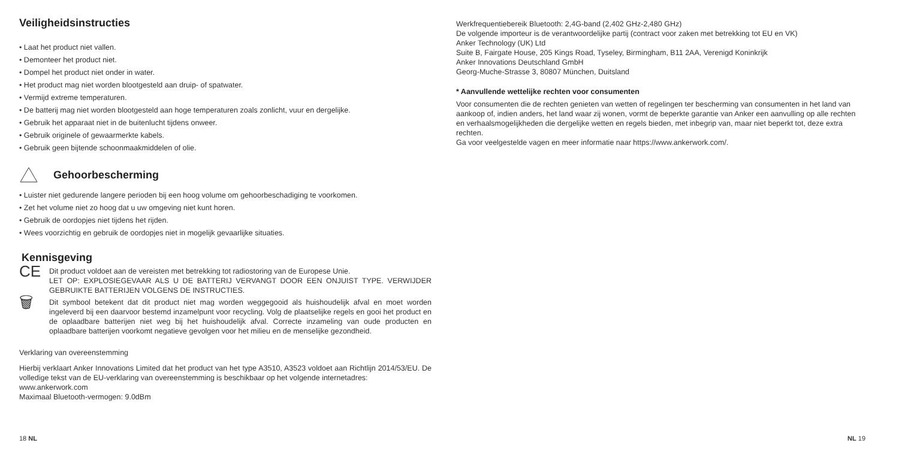Veiligheidsinstructies
• Laat het product niet vallen.
• Demonteer het product niet.
• Dompel het product niet onder in water.
• Het product mag niet worden blootgesteld aan druip- of spatwater.
• Vermijd extreme temperaturen.
• De batterij mag niet worden blootgesteld aan hoge temperaturen zoals zonlicht, vuur en dergelijke.
• Gebruik het apparaat niet in de buitenlucht tijdens onweer.
• Gebruik originele of gewaarmerkte kabels.
• Gebruik geen bijtende schoonmaakmiddelen of olie.
Gehoorbescherming
• Luister niet gedurende langere perioden bij een hoog volume om gehoorbeschadiging te voorkomen.
• Zet het volume niet zo hoog dat u uw omgeving niet kunt horen.
• Gebruik de oordopjes niet tijdens het rijden.
• Wees voorzichtig en gebruik de oordopjes niet in mogelijk gevaarlijke situaties.
Kennisgeving
CE
Dit product voldoet aan de vereisten met betrekking tot radiostoring van de Europese Unie.
LET OP: EXPLOSIEGEVAAR ALS U DE BATTERIJ VERVANGT DOOR EEN ONJUIST TYPE. VERWIJDER GEBRUIKTE BATTERIJEN VOLGENS DE INSTRUCTIES.
🗑
Dit symbool betekent dat dit product niet mag worden weggegooid als huishoudelijk afval en moet worden ingeleverd bij een daarvoor bestemd inzamelpunt voor recycling. Volg de plaatselijke regels en gooi het product en de oplaadbare batterijen niet weg bij het huishoudelijk afval. Correcte inzameling van oude producten en oplaadbare batterijen voorkomt negatieve gevolgen voor het milieu en de menselijke gezondheid.
Verklaring van overeenstemming
Hierbij verklaart Anker Innovations Limited dat het product van het type A3510, A3523 voldoet aan Richtlijn 2014/53/EU. De volledige tekst van de EU-verklaring van overeenstemming is beschikbaar op het volgende internetadres:
www.ankerwork.com
Maximaal Bluetooth-vermogen: 9.0dBm
18 NL
Werkfrequentiebereik Bluetooth: 2,4G-band (2,402 GHz-2,480 GHz)
De volgende importeur is de verantwoordelijke partij (contract voor zaken met betrekking tot EU en VK)
Anker Technology (UK) Ltd
Suite B, Fairgate House, 205 Kings Road, Tyseley, Birmingham, B11 2AA, Verenigd Koninkrijk
Anker Innovations Deutschland GmbH
Georg-Muche-Strasse 3, 80807 München, Duitsland
* Aanvullende wettelijke rechten voor consumenten
Voor consumenten die de rechten genieten van wetten of regelingen ter bescherming van consumenten in het land van aankoop of, indien anders, het land waar zij wonen, vormt de beperkte garantie van Anker een aanvulling op alle rechten en verhaalsmogelijkheden die dergelijke wetten en regels bieden, met inbegrip van, maar niet beperkt tot, deze extra rechten.
Ga voor veelgestelde vagen en meer informatie naar https://www.ankerwork.com/.
NL 19